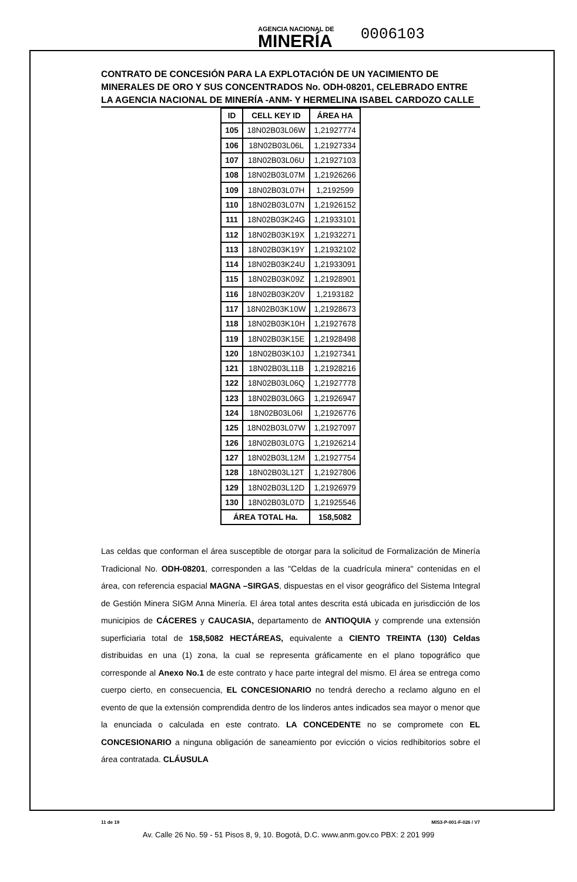AGENCIA NACIONAL DE
MINERÍA
0006103
CONTRATO DE CONCESIÓN PARA LA EXPLOTACIÓN DE UN YACIMIENTO DE MINERALES DE ORO Y SUS CONCENTRADOS No. ODH-08201, CELEBRADO ENTRE LA AGENCIA NACIONAL DE MINERÍA -ANM- Y HERMELINA ISABEL CARDOZO CALLE
| ID | CELL KEY ID | ÁREA HA |
| --- | --- | --- |
| 105 | 18N02B03L06W | 1,21927774 |
| 106 | 18N02B03L06L | 1,21927334 |
| 107 | 18N02B03L06U | 1,21927103 |
| 108 | 18N02B03L07M | 1,21926266 |
| 109 | 18N02B03L07H | 1,2192599 |
| 110 | 18N02B03L07N | 1,21926152 |
| 111 | 18N02B03K24G | 1,21933101 |
| 112 | 18N02B03K19X | 1,21932271 |
| 113 | 18N02B03K19Y | 1,21932102 |
| 114 | 18N02B03K24U | 1,21933091 |
| 115 | 18N02B03K09Z | 1,21928901 |
| 116 | 18N02B03K20V | 1,2193182 |
| 117 | 18N02B03K10W | 1,21928673 |
| 118 | 18N02B03K10H | 1,21927678 |
| 119 | 18N02B03K15E | 1,21928498 |
| 120 | 18N02B03K10J | 1,21927341 |
| 121 | 18N02B03L11B | 1,21928216 |
| 122 | 18N02B03L06Q | 1,21927778 |
| 123 | 18N02B03L06G | 1,21926947 |
| 124 | 18N02B03L06I | 1,21926776 |
| 125 | 18N02B03L07W | 1,21927097 |
| 126 | 18N02B03L07G | 1,21926214 |
| 127 | 18N02B03L12M | 1,21927754 |
| 128 | 18N02B03L12T | 1,21927806 |
| 129 | 18N02B03L12D | 1,21926979 |
| 130 | 18N02B03L07D | 1,21925546 |
| ÁREA TOTAL Ha. | | 158,5082 |
Las celdas que conforman el área susceptible de otorgar para la solicitud de Formalización de Minería Tradicional No. ODH-08201, corresponden a las "Celdas de la cuadrícula minera" contenidas en el área, con referencia espacial MAGNA –SIRGAS, dispuestas en el visor geográfico del Sistema Integral de Gestión Minera SIGM Anna Minería. El área total antes descrita está ubicada en jurisdicción de los municipios de CÁCERES y CAUCASIA, departamento de ANTIOQUIA y comprende una extensión superficiaria total de 158,5082 HECTÁREAS, equivalente a CIENTO TREINTA (130) Celdas distribuidas en una (1) zona, la cual se representa gráficamente en el plano topográfico que corresponde al Anexo No.1 de este contrato y hace parte integral del mismo. El área se entrega como cuerpo cierto, en consecuencia, EL CONCESIONARIO no tendrá derecho a reclamo alguno en el evento de que la extensión comprendida dentro de los linderos antes indicados sea mayor o menor que la enunciada o calculada en este contrato. LA CONCEDENTE no se compromete con EL CONCESIONARIO a ninguna obligación de saneamiento por evicción o vicios redhibitorios sobre el área contratada. CLÁUSULA
11 de 19 MIS3-P-001-F-026 / V7
Av. Calle 26 No. 59 - 51 Pisos 8, 9, 10. Bogotá, D.C. www.anm.gov.co PBX: 2 201 999